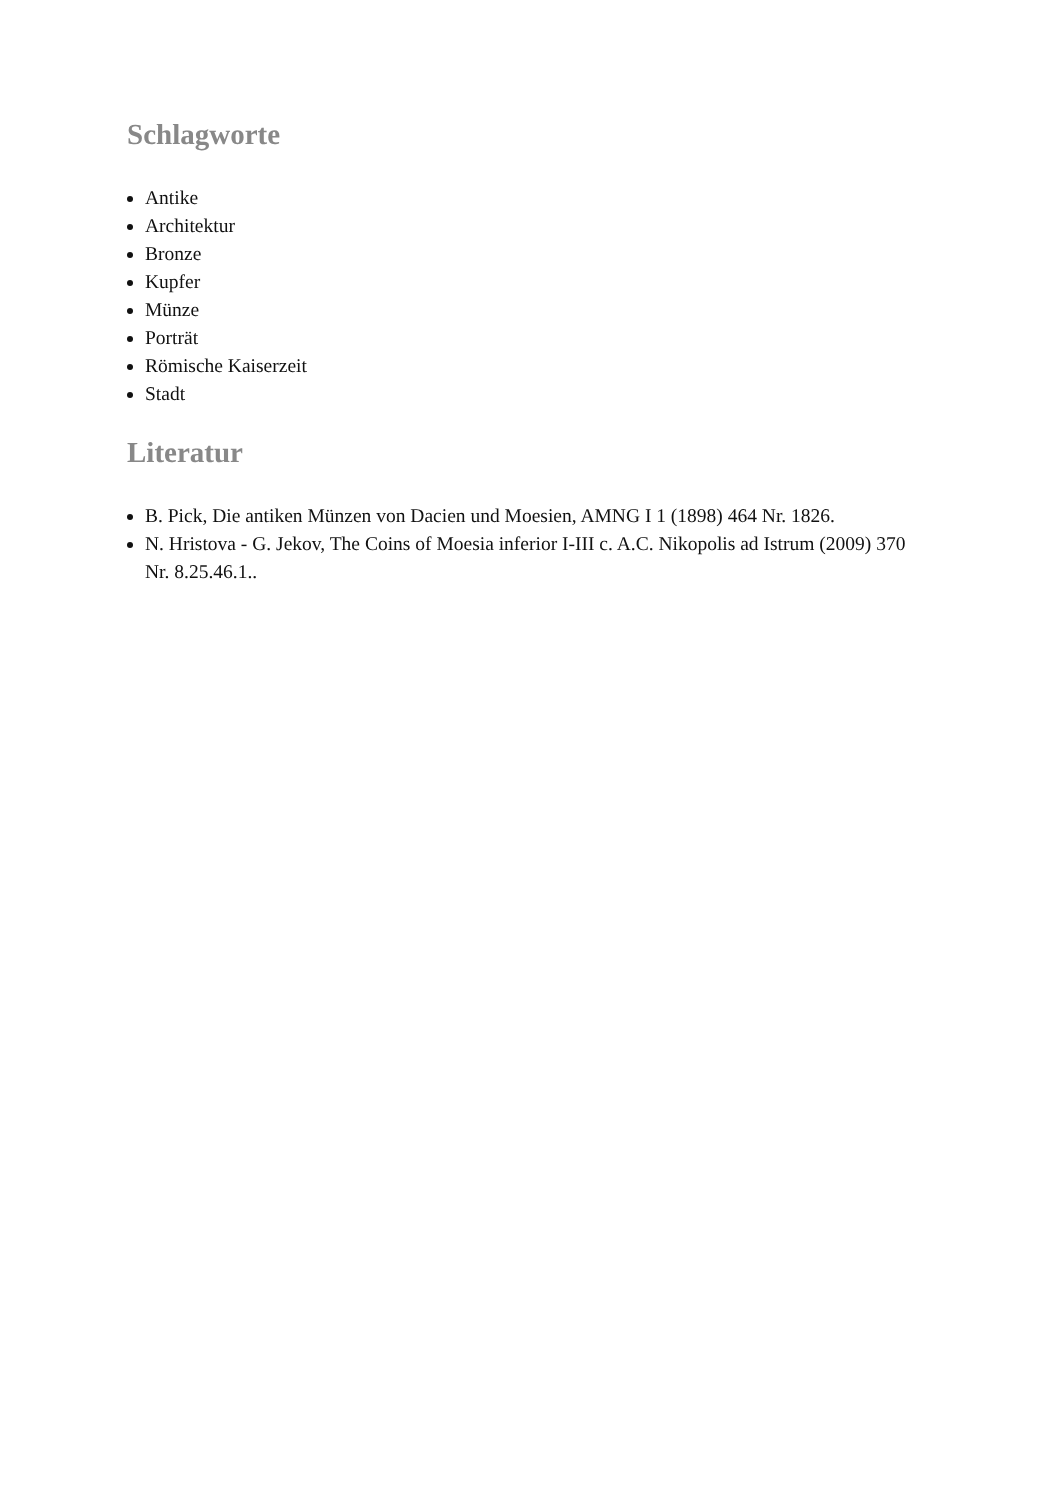Schlagworte
Antike
Architektur
Bronze
Kupfer
Münze
Porträt
Römische Kaiserzeit
Stadt
Literatur
B. Pick, Die antiken Münzen von Dacien und Moesien, AMNG I 1 (1898) 464 Nr. 1826.
N. Hristova - G. Jekov, The Coins of Moesia inferior I-III c. A.C. Nikopolis ad Istrum (2009) 370 Nr. 8.25.46.1..